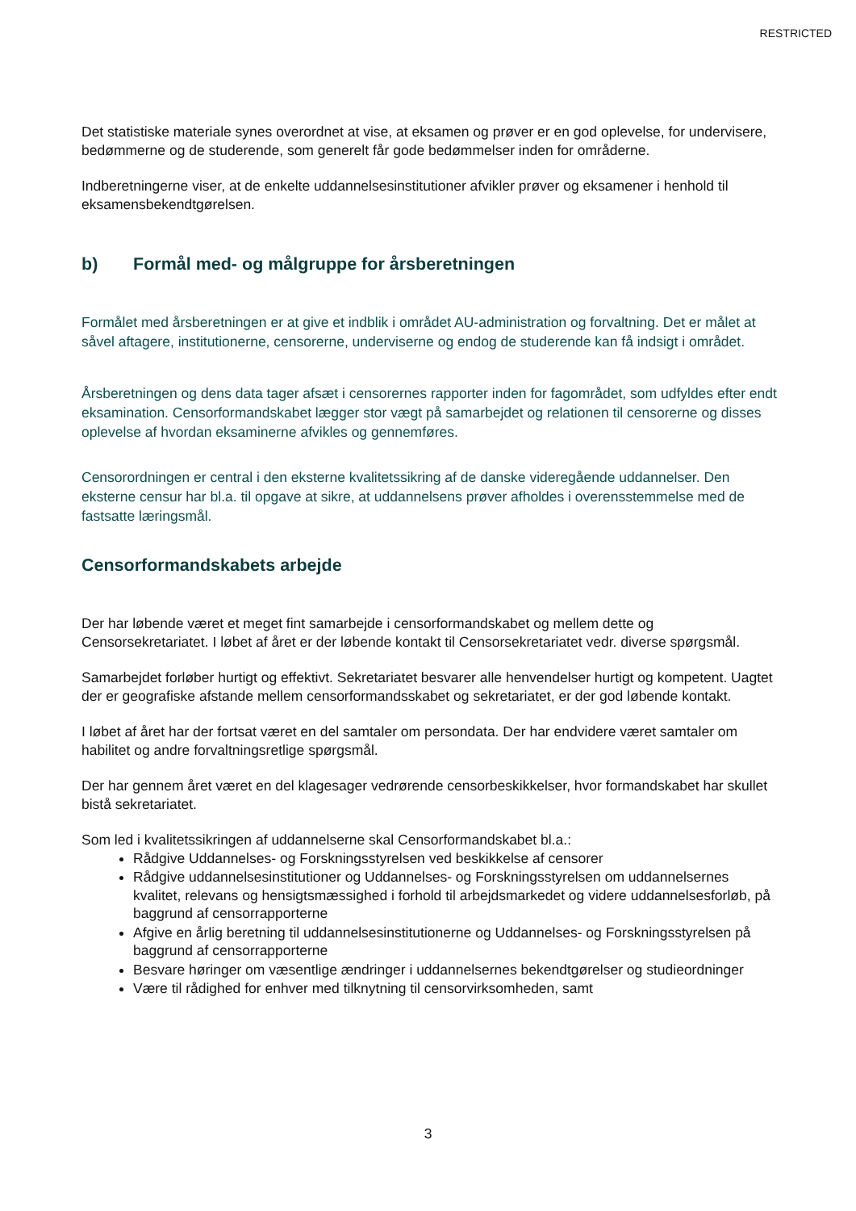RESTRICTED
Det statistiske materiale synes overordnet at vise, at eksamen og prøver er en god oplevelse, for undervisere, bedømmerne og de studerende, som generelt får gode bedømmelser inden for områderne.
Indberetningerne viser, at de enkelte uddannelsesinstitutioner afvikler prøver og eksamener i henhold til eksamensbekendtgørelsen.
b) Formål med- og målgruppe for årsberetningen
Formålet med årsberetningen er at give et indblik i området AU-administration og forvaltning. Det er målet at såvel aftagere, institutionerne, censorerne, underviserne og endog de studerende kan få indsigt i området.
Årsberetningen og dens data tager afsæt i censorernes rapporter inden for fagområdet, som udfyldes efter endt eksamination. Censorformandskabet lægger stor vægt på samarbejdet og relationen til censorerne og disses oplevelse af hvordan eksaminerne afvikles og gennemføres.
Censorordningen er central i den eksterne kvalitetssikring af de danske videregående uddannelser. Den eksterne censur har bl.a. til opgave at sikre, at uddannelsens prøver afholdes i overensstemmelse med de fastsatte læringsmål.
Censorformandskabets arbejde
Der har løbende været et meget fint samarbejde i censorformandskabet og mellem dette og Censorsekretariatet. I løbet af året er der løbende kontakt til Censorsekretariatet vedr. diverse spørgsmål.
Samarbejdet forløber hurtigt og effektivt. Sekretariatet besvarer alle henvendelser hurtigt og kompetent. Uagtet der er geografiske afstande mellem censorformandsskabet og sekretariatet, er der god løbende kontakt.
I løbet af året har der fortsat været en del samtaler om persondata. Der har endvidere været samtaler om habilitet og andre forvaltningsretlige spørgsmål.
Der har gennem året været en del klagesager vedrørende censorbeskikkelser, hvor formandskabet har skullet bistå sekretariatet.
Som led i kvalitetssikringen af uddannelserne skal Censorformandskabet bl.a.:
Rådgive Uddannelses- og Forskningsstyrelsen ved beskikkelse af censorer
Rådgive uddannelsesinstitutioner og Uddannelses- og Forskningsstyrelsen om uddannelsernes kvalitet, relevans og hensigtsmæssighed i forhold til arbejdsmarkedet og videre uddannelsesforløb, på baggrund af censorrapporterne
Afgive en årlig beretning til uddannelsesinstitutionerne og Uddannelses- og Forskningsstyrelsen på baggrund af censorrapporterne
Besvare høringer om væsentlige ændringer i uddannelsernes bekendtgørelser og studieordninger
Være til rådighed for enhver med tilknytning til censorvirksomheden, samt
3